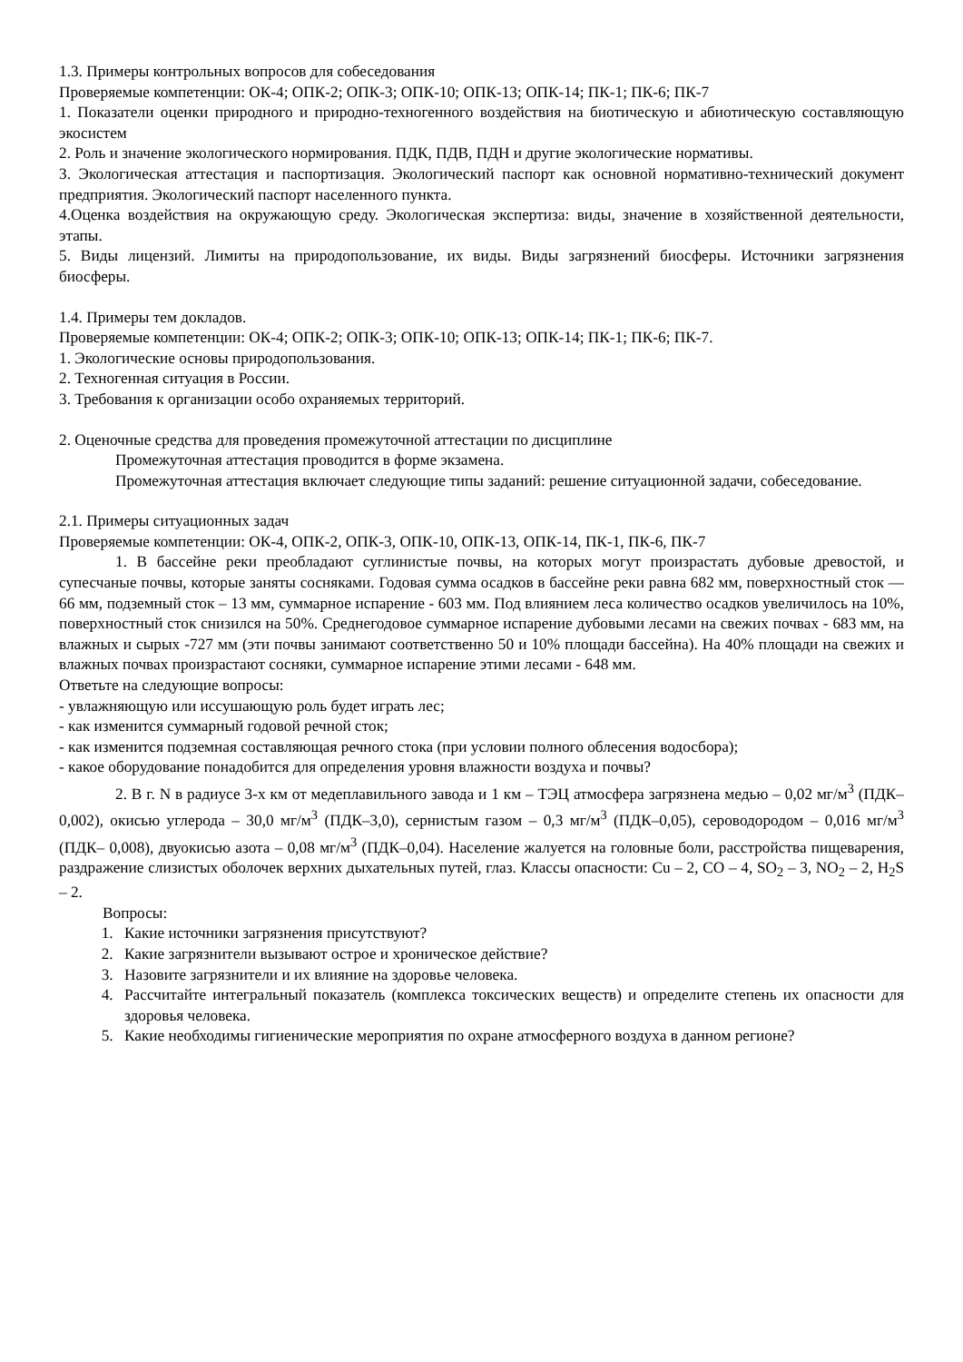1.3. Примеры контрольных вопросов для собеседования
Проверяемые компетенции: ОК-4; ОПК-2; ОПК-3; ОПК-10; ОПК-13; ОПК-14; ПК-1; ПК-6; ПК-7
1. Показатели оценки природного и природно-техногенного воздействия на биотическую и абиотическую составляющую экосистем
2. Роль и значение экологического нормирования. ПДК, ПДВ, ПДН и другие экологические нормативы.
3. Экологическая аттестация и паспортизация. Экологический паспорт как основной нормативно-технический документ предприятия. Экологический паспорт населенного пункта.
4.Оценка воздействия на окружающую среду. Экологическая экспертиза: виды, значение в хозяйственной деятельности, этапы.
5. Виды лицензий. Лимиты на природопользование, их виды. Виды загрязнений биосферы. Источники загрязнения биосферы.
1.4. Примеры тем докладов.
Проверяемые компетенции: ОК-4; ОПК-2; ОПК-3; ОПК-10; ОПК-13; ОПК-14; ПК-1; ПК-6; ПК-7.
1. Экологические основы природопользования.
2. Техногенная ситуация в России.
3. Требования к организации особо охраняемых территорий.
2. Оценочные средства для проведения промежуточной аттестации по дисциплине
Промежуточная аттестация проводится в форме экзамена.
Промежуточная аттестация включает следующие типы заданий: решение ситуационной задачи, собеседование.
2.1. Примеры ситуационных задач
Проверяемые компетенции: ОК-4, ОПК-2, ОПК-3, ОПК-10, ОПК-13, ОПК-14, ПК-1, ПК-6, ПК-7
1. В бассейне реки преобладают суглинистые почвы, на которых могут произрастать дубовые древостой, и супесчаные почвы, которые заняты сосняками. Годовая сумма осадков в бассейне реки равна 682 мм, поверхностный сток — 66 мм, подземный сток – 13 мм, суммарное испарение - 603 мм. Под влиянием леса количество осадков увеличилось на 10%, поверхностный сток снизился на 50%. Среднегодовое суммарное испарение дубовыми лесами на свежих почвах - 683 мм, на влажных и сырых -727 мм (эти почвы занимают соответственно 50 и 10% площади бассейна). На 40% площади на свежих и влажных почвах произрастают сосняки, суммарное испарение этими лесами - 648 мм.
Ответьте на следующие вопросы:
- увлажняющую или иссушающую роль будет играть лес;
- как изменится суммарный годовой речной сток;
- как изменится подземная составляющая речного стока (при условии полного облесения водосбора);
- какое оборудование понадобится для определения уровня влажности воздуха и почвы?
2. В г. N в радиусе 3-х км от медеплавильного завода и 1 км – ТЭЦ атмосфера загрязнена медью – 0,02 мг/м<sup>3</sup> (ПДК–0,002), окисью углерода – 30,0 мг/м<sup>3</sup> (ПДК–3,0), сернистым газом – 0,3 мг/м<sup>3</sup> (ПДК–0,05), сероводородом – 0,016 мг/м<sup>3</sup> (ПДК– 0,008), двуокисью азота – 0,08 мг/м<sup>3</sup> (ПДК–0,04). Население жалуется на головные боли, расстройства пищеварения, раздражение слизистых оболочек верхних дыхательных путей, глаз. Классы опасности: Cu – 2, CO – 4, SO<sub>2</sub> – 3, NO<sub>2</sub> – 2, H<sub>2</sub>S – 2.
Вопросы:
1. Какие источники загрязнения присутствуют?
2. Какие загрязнители вызывают острое и хроническое действие?
3. Назовите загрязнители и их влияние на здоровье человека.
4. Рассчитайте интегральный показатель (комплекса токсических веществ) и определите степень их опасности для здоровья человека.
5. Какие необходимы гигиенические мероприятия по охране атмосферного воздуха в данном регионе?